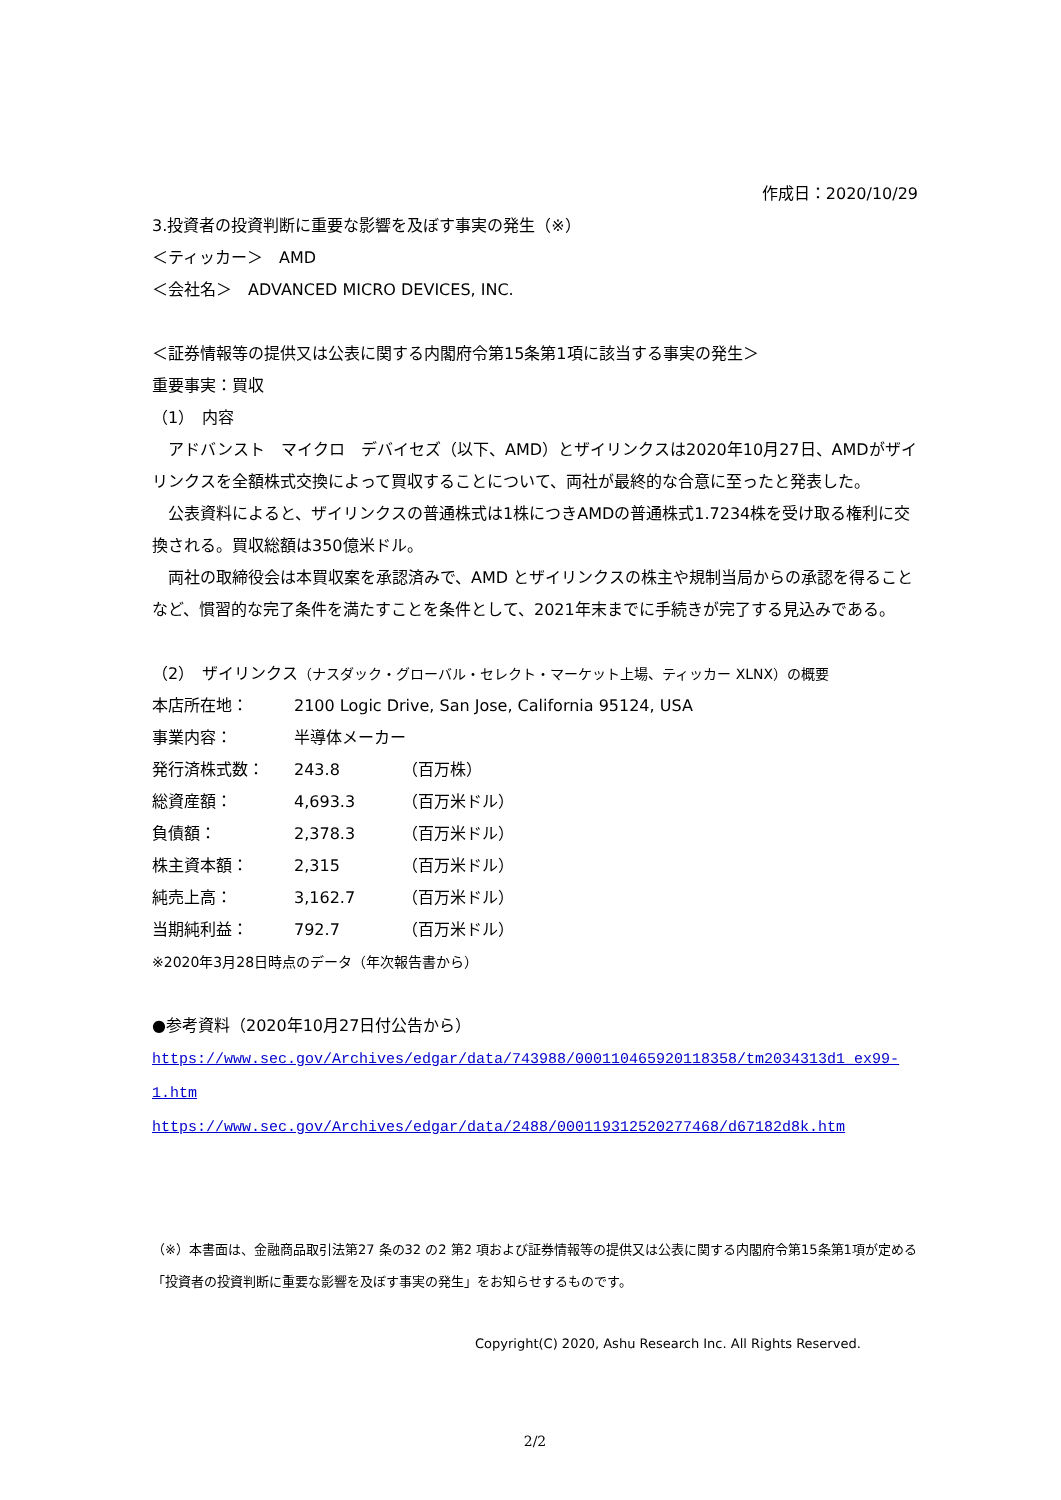作成日：2020/10/29
3.投資者の投資判断に重要な影響を及ぼす事実の発生（※）
＜ティッカー＞　AMD
＜会社名＞　ADVANCED MICRO DEVICES, INC.
＜証券情報等の提供又は公表に関する内閣府令第15条第1項に該当する事実の発生＞
重要事実：買収
（1）　内容
　アドバンスト　マイクロ　デバイセズ（以下、AMD）とザイリンクスは2020年10月27日、AMDがザイリンクスを全額株式交換によって買収することについて、両社が最終的な合意に至ったと発表した。
　公表資料によると、ザイリンクスの普通株式は1株につきAMDの普通株式1.7234株を受け取る権利に交換される。買収総額は350億米ドル。
　両社の取締役会は本買収案を承認済みで、AMD とザイリンクスの株主や規制当局からの承認を得ることなど、慣習的な完了条件を満たすことを条件として、2021年末までに手続きが完了する見込みである。
（2）　ザイリンクス（ナスダック・グローバル・セレクト・マーケット上場、ティッカー XLNX）の概要
| 本店所在地： | 2100 Logic Drive, San Jose, California 95124, USA | |
| 事業内容： | 半導体メーカー | |
| 発行済株式数： | 243.8 | （百万株） |
| 総資産額： | 4,693.3 | （百万米ドル） |
| 負債額： | 2,378.3 | （百万米ドル） |
| 株主資本額： | 2,315 | （百万米ドル） |
| 純売上高： | 3,162.7 | （百万米ドル） |
| 当期純利益： | 792.7 | （百万米ドル） |
※2020年3月28日時点のデータ（年次報告書から）
●参考資料（2020年10月27日付公告から）
https://www.sec.gov/Archives/edgar/data/743988/000110465920118358/tm2034313d1_ex99-1.htm
https://www.sec.gov/Archives/edgar/data/2488/000119312520277468/d67182d8k.htm
（※）本書面は、金融商品取引法第27 条の32 の2 第2 項および証券情報等の提供又は公表に関する内閣府令第15条第1項が定める「投資者の投資判断に重要な影響を及ぼす事実の発生」をお知らせするものです。
Copyright(C) 2020, Ashu Research Inc. All Rights Reserved.
2/2